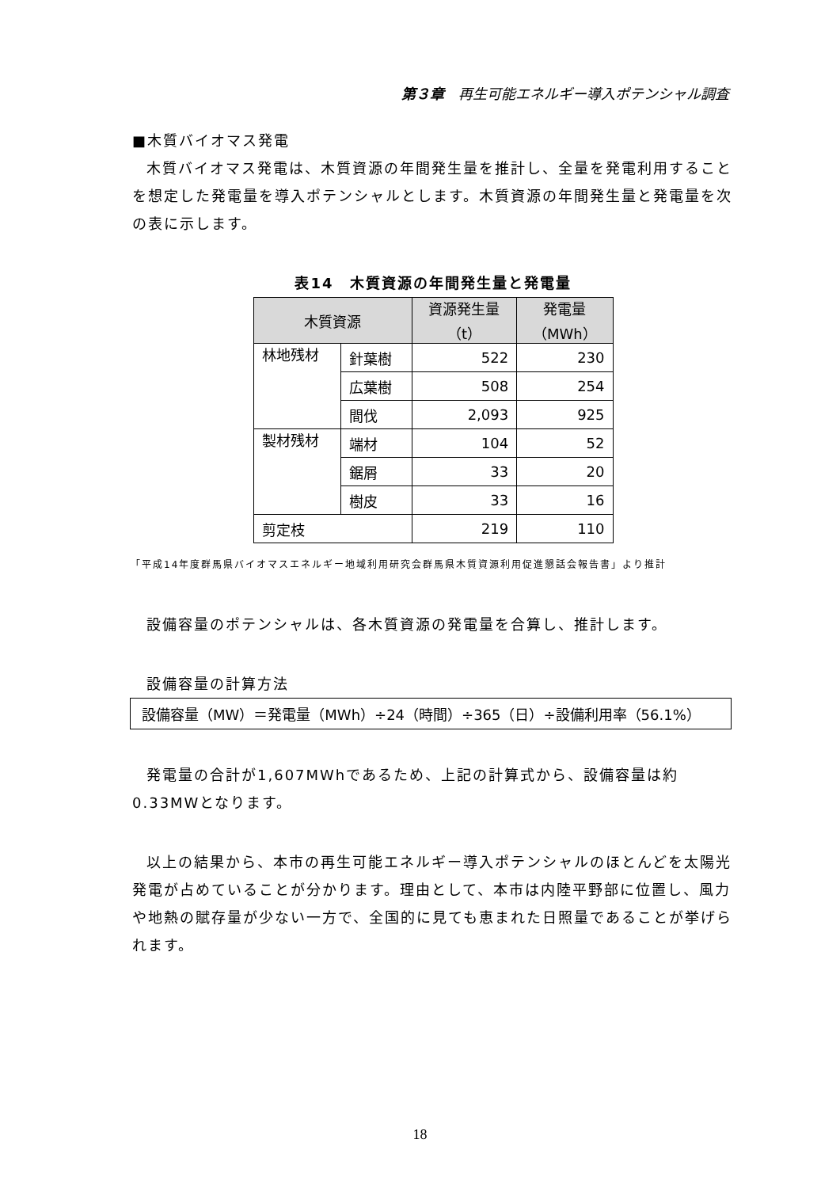第３章　再生可能エネルギー導入ポテンシャル調査
■木質バイオマス発電
木質バイオマス発電は、木質資源の年間発生量を推計し、全量を発電利用することを想定した発電量を導入ポテンシャルとします。木質資源の年間発生量と発電量を次の表に示します。
表14　木質資源の年間発生量と発電量
| 木質資源 | | 資源発生量 （t） | 発電量 （MWh） |
| --- | --- | --- | --- |
| 林地残材 | 針葉樹 | 522 | 230 |
| | 広葉樹 | 508 | 254 |
| | 間伐 | 2,093 | 925 |
| 製材残材 | 端材 | 104 | 52 |
| | 鋸屑 | 33 | 20 |
| | 樹皮 | 33 | 16 |
| 剪定枝 | | 219 | 110 |
「平成14年度群馬県バイオマスエネルギー地域利用研究会群馬県木質資源利用促進懇話会報告書」より推計
設備容量のポテンシャルは、各木質資源の発電量を合算し、推計します。
設備容量の計算方法
設備容量（MW）＝発電量（MWh）÷24（時間）÷365（日）÷設備利用率（56.1%）
発電量の合計が1,607MWhであるため、上記の計算式から、設備容量は約0.33MWとなります。
以上の結果から、本市の再生可能エネルギー導入ポテンシャルのほとんどを太陽光発電が占めていることが分かります。理由として、本市は内陸平野部に位置し、風力や地熱の賦存量が少ない一方で、全国的に見ても恵まれた日照量であることが挙げられます。
18